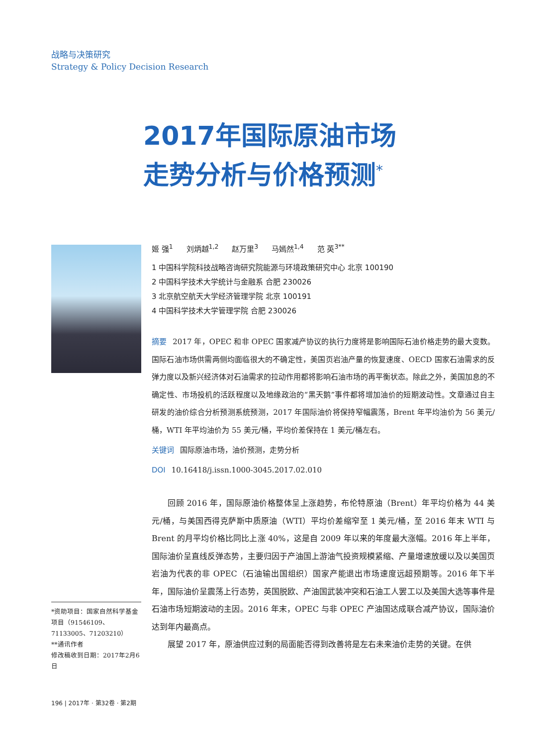战略与决策研究
Strategy & Policy Decision Research
2017年国际原油市场
走势分析与价格预测<sup>*</sup>
姬 强<sup>1</sup> 刘炳越<sup>1,2</sup> 赵万里<sup>3</sup> 马嫣然<sup>1,4</sup> 范 英<sup>3**</sup>
1 中国科学院科技战略咨询研究院能源与环境政策研究中心 北京 100190
2 中国科学技术大学统计与金融系 合肥 230026
3 北京航空航天大学经济管理学院 北京 100191
4 中国科学技术大学管理学院 合肥 230026
摘要 2017 年，OPEC 和非 OPEC 国家减产协议的执行力度将是影响国际石油价格走势的最大变数。国际石油市场供需两侧均面临很大的不确定性，美国页岩油产量的恢复速度、OECD 国家石油需求的反弹力度以及新兴经济体对石油需求的拉动作用都将影响石油市场的再平衡状态。除此之外，美国加息的不确定性、市场投机的活跃程度以及地缘政治的“黑天鹅”事件都将增加油价的短期波动性。文章通过自主研发的油价综合分析预测系统预测，2017 年国际油价将保持窄幅震荡，Brent 年平均油价为 56 美元/桶，WTI 年平均油价为 55 美元/桶，平均价差保持在 1 美元/桶左右。
关键词 国际原油市场，油价预测，走势分析
DOI 10.16418/j.issn.1000-3045.2017.02.010
回顾 2016 年，国际原油价格整体呈上涨趋势，布伦特原油（Brent）年平均价格为 44 美元/桶，与美国西得克萨斯中质原油（WTI）平均价差缩窄至 1 美元/桶，至 2016 年末 WTI 与 Brent 的月平均价格比同比上涨 40%，这是自 2009 年以来的年度最大涨幅。2016 年上半年，国际油价呈直线反弹态势，主要归因于产油国上游油气投资规模紧缩、产量增速放缓以及以美国页岩油为代表的非 OPEC（石油输出国组织）国家产能退出市场速度远超预期等。2016 年下半年，国际油价呈震荡上行态势，英国脱欧、产油国武装冲突和石油工人罢工以及美国大选等事件是石油市场短期波动的主因。2016 年末，OPEC 与非 OPEC 产油国达成联合减产协议，国际油价达到年内最高点。
展望 2017 年，原油供应过剩的局面能否得到改善将是左右未来油价走势的关键。在供
*资助项目：国家自然科学基金项目（91546109、71133005、71203210）
**通讯作者
修改稿收到日期：2017年2月6日
196 | 2017年 · 第32卷 · 第2期